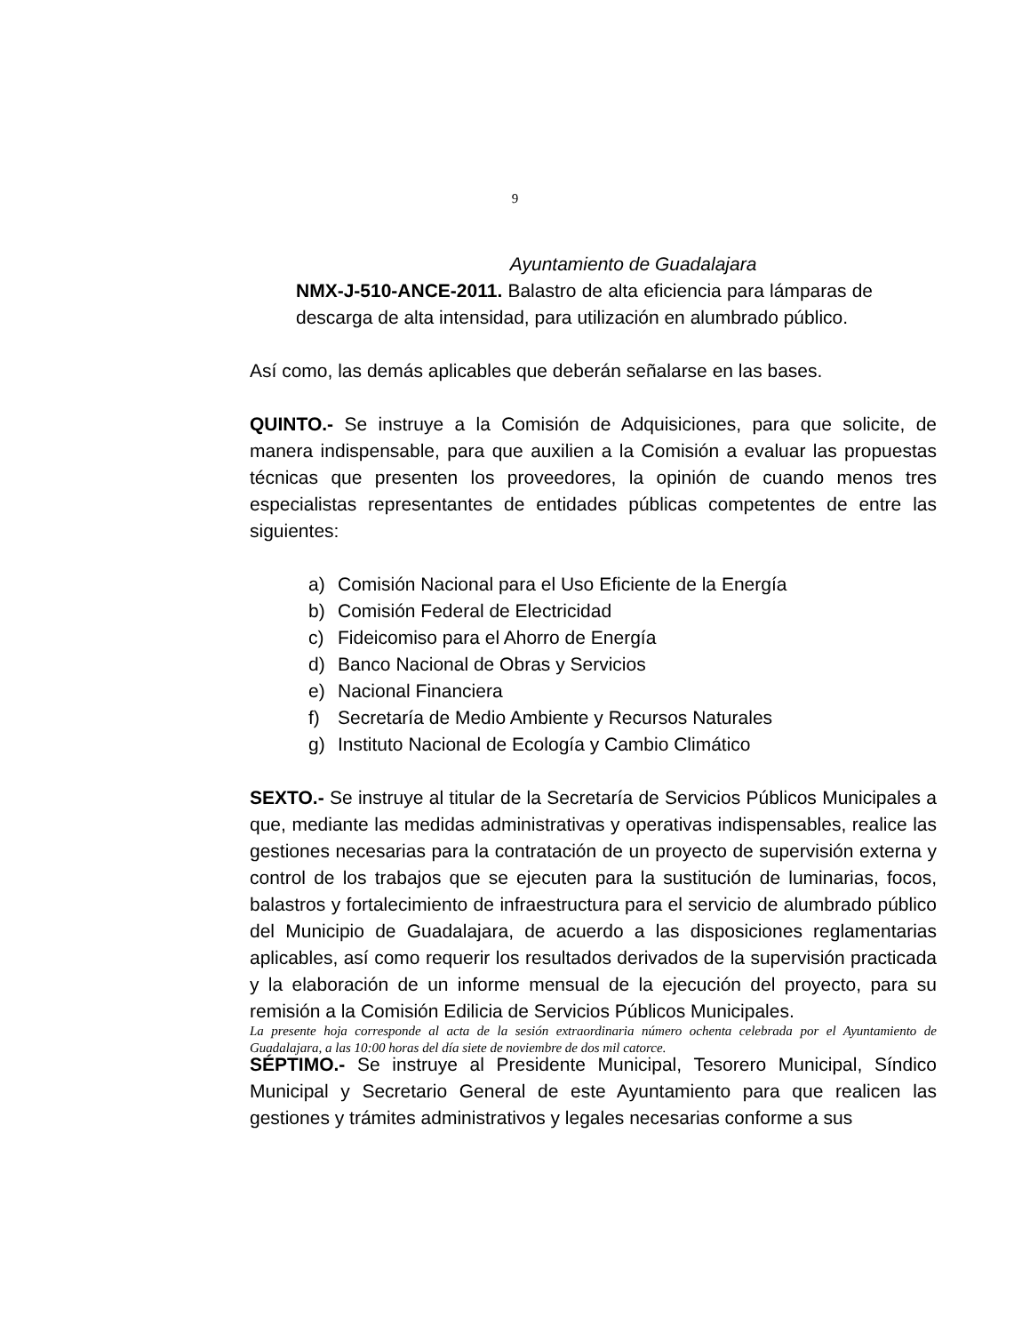9
Ayuntamiento de Guadalajara
NMX-J-510-ANCE-2011. Balastro de alta eficiencia para lámparas de descarga de alta intensidad, para utilización en alumbrado público.
Así como, las demás aplicables que deberán señalarse en las bases.
QUINTO.- Se instruye a la Comisión de Adquisiciones, para que solicite, de manera indispensable, para que auxilien a la Comisión a evaluar las propuestas técnicas que presenten los proveedores, la opinión de cuando menos tres especialistas representantes de entidades públicas competentes de entre las siguientes:
a) Comisión Nacional para el Uso Eficiente de la Energía
b) Comisión Federal de Electricidad
c) Fideicomiso para el Ahorro de Energía
d) Banco Nacional de Obras y Servicios
e) Nacional Financiera
f) Secretaría de Medio Ambiente y Recursos Naturales
g) Instituto Nacional de Ecología y Cambio Climático
SEXTO.- Se instruye al titular de la Secretaría de Servicios Públicos Municipales a que, mediante las medidas administrativas y operativas indispensables, realice las gestiones necesarias para la contratación de un proyecto de supervisión externa y control de los trabajos que se ejecuten para la sustitución de luminarias, focos, balastros y fortalecimiento de infraestructura para el servicio de alumbrado público del Municipio de Guadalajara, de acuerdo a las disposiciones reglamentarias aplicables, así como requerir los resultados derivados de la supervisión practicada y la elaboración de un informe mensual de la ejecución del proyecto, para su remisión a la Comisión Edilicia de Servicios Públicos Municipales.
SÉPTIMO.- Se instruye al Presidente Municipal, Tesorero Municipal, Síndico Municipal y Secretario General de este Ayuntamiento para que realicen las gestiones y trámites administrativos y legales necesarias conforme a sus
La presente hoja corresponde al acta de la sesión extraordinaria número ochenta celebrada por el Ayuntamiento de Guadalajara, a las 10:00 horas del día siete de noviembre de dos mil catorce.